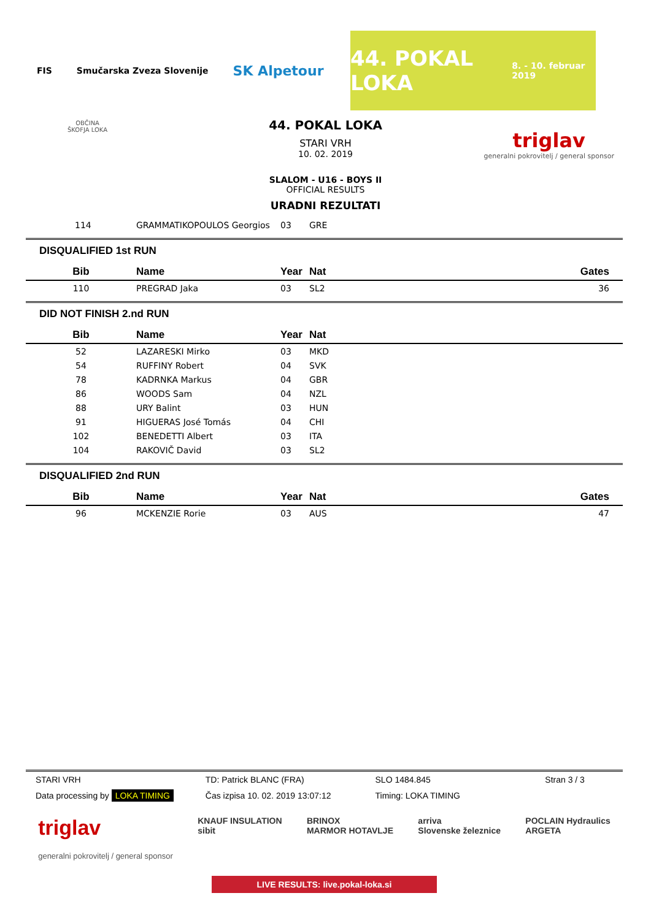FIS Smučarska Zveza Slovenije
SK Alpetour
44. POKAL LOKA
8. - 10. februar 2019
OBČINA
ŠKOFJA LOKA
triglav
generalni pokrovitelj / general sponsor
44. POKAL LOKA
STARI VRH
10. 02. 2019
SLALOM - U16 - BOYS II
OFFICIAL RESULTS
URADNI REZULTATI
| 114 | GRAMMATIKOPOULOS Georgios | 03 | GRE |
DISQUALIFIED 1st RUN
| Bib | Name | Year | Nat | Gates |
| --- | --- | --- | --- | --- |
| 110 | PREGRAD Jaka | 03 | SL2 | 36 |
DID NOT FINISH 2.nd RUN
| Bib | Name | Year | Nat |
| --- | --- | --- | --- |
| 52 | LAZARESKI Mirko | 03 | MKD |
| 54 | RUFFINY Robert | 04 | SVK |
| 78 | KADRNKA Markus | 04 | GBR |
| 86 | WOODS Sam | 04 | NZL |
| 88 | URY Balint | 03 | HUN |
| 91 | HIGUERAS José Tomás | 04 | CHI |
| 102 | BENEDETTI Albert | 03 | ITA |
| 104 | RAKOVIČ David | 03 | SL2 |
DISQUALIFIED 2nd RUN
| Bib | Name | Year | Nat | Gates |
| --- | --- | --- | --- | --- |
| 96 | MCKENZIE Rorie | 03 | AUS | 47 |
STARI VRH TD: Patrick BLANC (FRA) SLO 1484.845 Stran 3 / 3
Data processing by LOKA TIMING Čas izpisa 10. 02. 2019 13:07:12
Timing: LOKA TIMING
triglav
generalni pokrovitelj / general sponsor
KNAUF INSULATION
sibit
BRINOX
MARMOR HOTAVLJE
arriva
Slovenske železnice
POCLAIN Hydraulics
ARGETA
LIVE RESULTS: live.pokal-loka.si